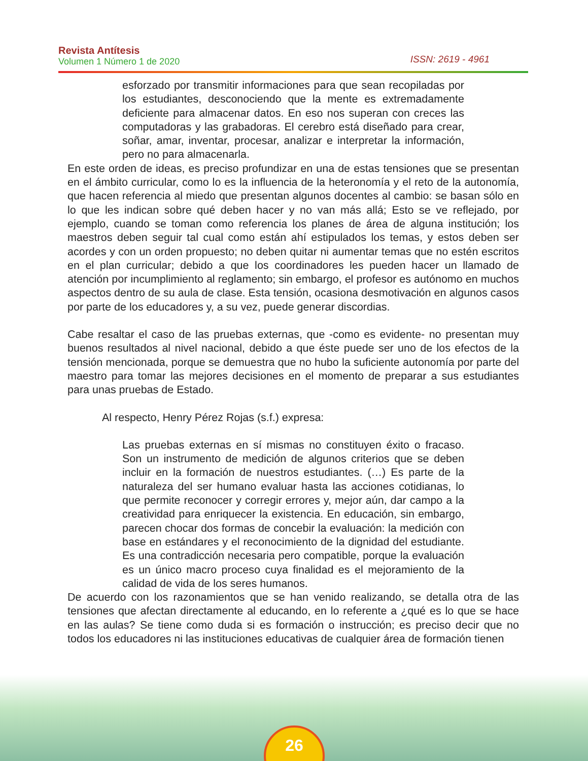Revista Antítesis
Volumen 1 Número 1 de 2020
ISSN: 2619 - 4961
esforzado por transmitir informaciones para que sean recopiladas por los estudiantes, desconociendo que la mente es extremadamente deficiente para almacenar datos. En eso nos superan con creces las computadoras y las grabadoras. El cerebro está diseñado para crear, soñar, amar, inventar, procesar, analizar e interpretar la información, pero no para almacenarla.
En este orden de ideas, es preciso profundizar en una de estas tensiones que se presentan en el ámbito curricular, como lo es la influencia de la heteronomía y el reto de la autonomía, que hacen referencia al miedo que presentan algunos docentes al cambio: se basan sólo en lo que les indican sobre qué deben hacer y no van más allá; Esto se ve reflejado, por ejemplo, cuando se toman como referencia los planes de área de alguna institución; los maestros deben seguir tal cual como están ahí estipulados los temas, y estos deben ser acordes y con un orden propuesto; no deben quitar ni aumentar temas que no estén escritos en el plan curricular; debido a que los coordinadores les pueden hacer un llamado de atención por incumplimiento al reglamento; sin embargo, el profesor es autónomo en muchos aspectos dentro de su aula de clase. Esta tensión, ocasiona desmotivación en algunos casos por parte de los educadores y, a su vez, puede generar discordias.
Cabe resaltar el caso de las pruebas externas, que -como es evidente- no presentan muy buenos resultados al nivel nacional, debido a que éste puede ser uno de los efectos de la tensión mencionada, porque se demuestra que no hubo la suficiente autonomía por parte del maestro para tomar las mejores decisiones en el momento de preparar a sus estudiantes para unas pruebas de Estado.
Al respecto, Henry Pérez Rojas (s.f.) expresa:
Las pruebas externas en sí mismas no constituyen éxito o fracaso. Son un instrumento de medición de algunos criterios que se deben incluir en la formación de nuestros estudiantes. (…) Es parte de la naturaleza del ser humano evaluar hasta las acciones cotidianas, lo que permite reconocer y corregir errores y, mejor aún, dar campo a la creatividad para enriquecer la existencia. En educación, sin embargo, parecen chocar dos formas de concebir la evaluación: la medición con base en estándares y el reconocimiento de la dignidad del estudiante. Es una contradicción necesaria pero compatible, porque la evaluación es un único macro proceso cuya finalidad es el mejoramiento de la calidad de vida de los seres humanos.
De acuerdo con los razonamientos que se han venido realizando, se detalla otra de las tensiones que afectan directamente al educando, en lo referente a ¿qué es lo que se hace en las aulas? Se tiene como duda si es formación o instrucción; es preciso decir que no todos los educadores ni las instituciones educativas de cualquier área de formación tienen
26